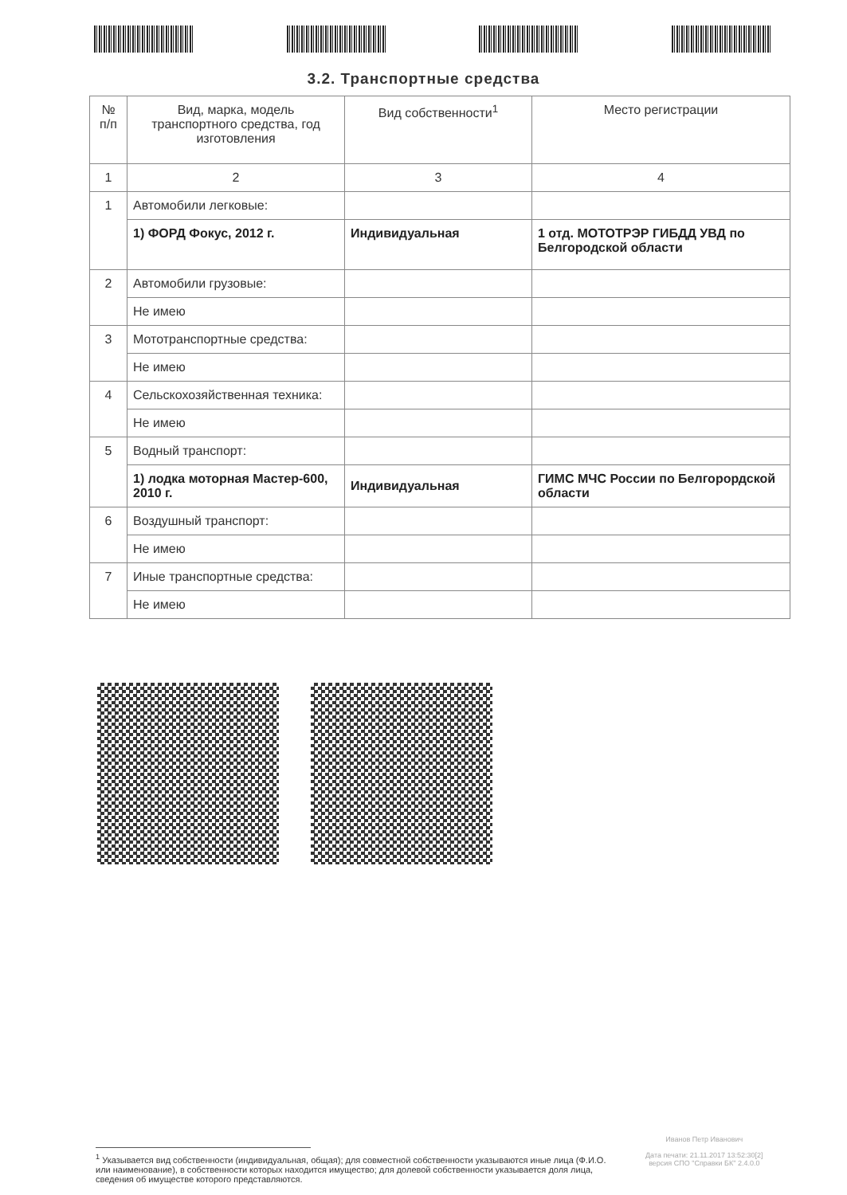3.2. Транспортные средства
| № п/п | Вид, марка, модель транспортного средства, год изготовления | Вид собственности<sup>1</sup> | Место регистрации |
| --- | --- | --- | --- |
| 1 | 2 | 3 | 4 |
| 1 | Автомобили легковые: | | |
| | 1) ФОРД Фокус, 2012 г. | Индивидуальная | 1 отд. МОТОТРЭР ГИБДД УВД по Белгородской области |
| 2 | Автомобили грузовые: | | |
| | Не имею | | |
| 3 | Мототранспортные средства: | | |
| | Не имею | | |
| 4 | Сельскохозяйственная техника: | | |
| | Не имею | | |
| 5 | Водный транспорт: | | |
| | 1) лодка моторная Мастер-600, 2010 г. | Индивидуальная | ГИМС МЧС России по Белгорордской области |
| 6 | Воздушный транспорт: | | |
| | Не имею | | |
| 7 | Иные транспортные средства: | | |
| | Не имею | | |
Иванов Петр Иванович
Дата печати: 21.11.2017 13:52:30[2]
версия СПО "Справки БК" 2.4.0.0
<sup>1</sup> Указывается вид собственности (индивидуальная, общая); для совместной собственности указываются иные лица (Ф.И.О. или наименование), в собственности которых находится имущество; для долевой собственности указывается доля лица, сведения об имуществе которого представляются.